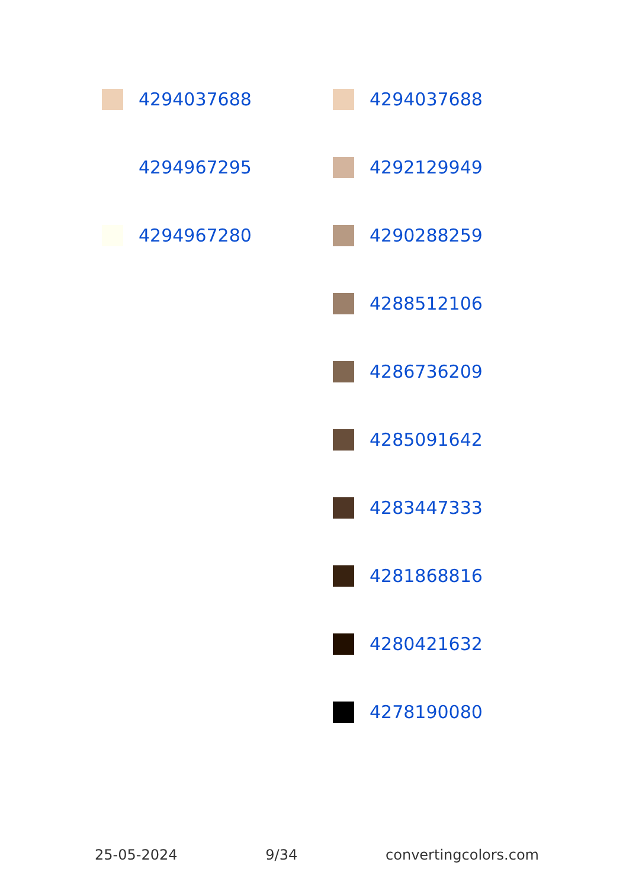4294037688
4294967295
4294967280
4294037688
4292129949
4290288259
4288512106
4286736209
4285091642
4283447333
4281868816
4280421632
4278190080
25-05-2024 9/34 convertingcolors.com